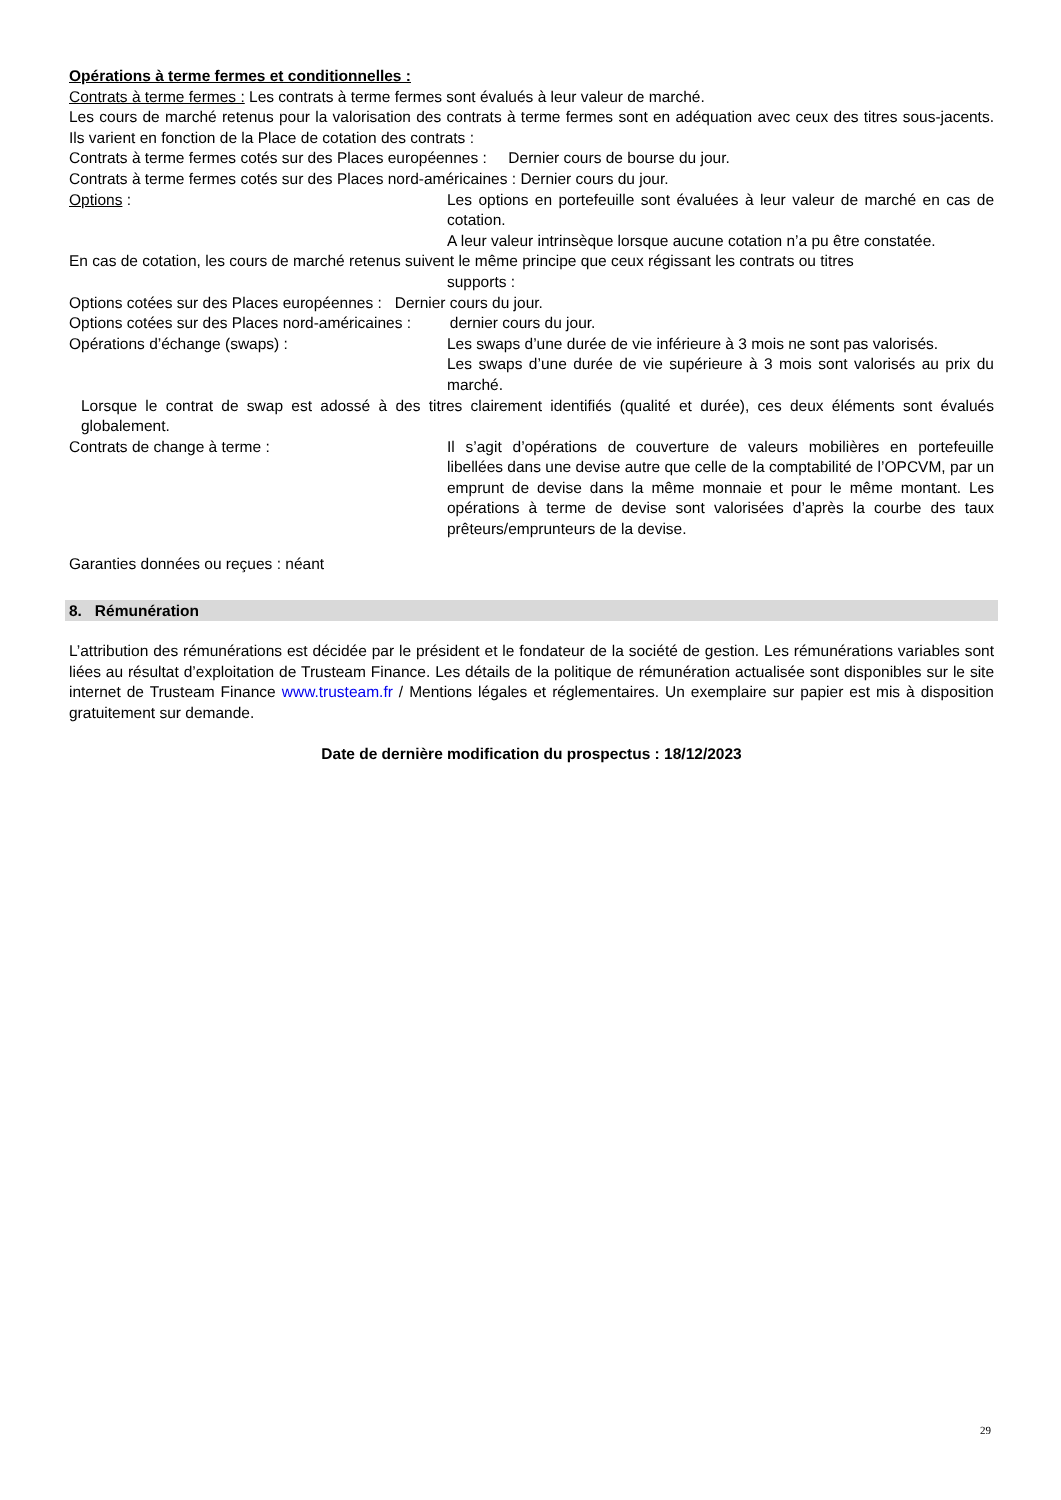Opérations à terme fermes et conditionnelles :
Contrats à terme fermes : Les contrats à terme fermes sont évalués à leur valeur de marché.
Les cours de marché retenus pour la valorisation des contrats à terme fermes sont en adéquation avec ceux des titres sous-jacents. Ils varient en fonction de la Place de cotation des contrats :
Contrats à terme fermes cotés sur des Places européennes : Dernier cours de bourse du jour.
Contrats à terme fermes cotés sur des Places nord-américaines : Dernier cours du jour.
Options : Les options en portefeuille sont évaluées à leur valeur de marché en cas de cotation.
A leur valeur intrinsèque lorsque aucune cotation n’a pu être constatée.
En cas de cotation, les cours de marché retenus suivent le même principe que ceux régissant les contrats ou titres
supports :
Options cotées sur des Places européennes : Dernier cours du jour.
Options cotées sur des Places nord-américaines : dernier cours du jour.
Opérations d’échange (swaps) : Les swaps d’une durée de vie inférieure à 3 mois ne sont pas valorisés.
Les swaps d’une durée de vie supérieure à 3 mois sont valorisés au prix du marché.
Lorsque le contrat de swap est adossé à des titres clairement identifiés (qualité et durée), ces deux éléments sont évalués globalement.
Contrats de change à terme : Il s’agit d’opérations de couverture de valeurs mobilières en portefeuille libellées dans une devise autre que celle de la comptabilité de l’OPCVM, par un emprunt de devise dans la même monnaie et pour le même montant. Les opérations à terme de devise sont valorisées d’après la courbe des taux prêteurs/emprunteurs de la devise.
Garanties données ou reçues : néant
8. Rémunération
L’attribution des rémunérations est décidée par le président et le fondateur de la société de gestion. Les rémunérations variables sont liées au résultat d’exploitation de Trusteam Finance. Les détails de la politique de rémunération actualisée sont disponibles sur le site internet de Trusteam Finance www.trusteam.fr / Mentions légales et réglementaires. Un exemplaire sur papier est mis à disposition gratuitement sur demande.
Date de dernière modification du prospectus : 18/12/2023
29